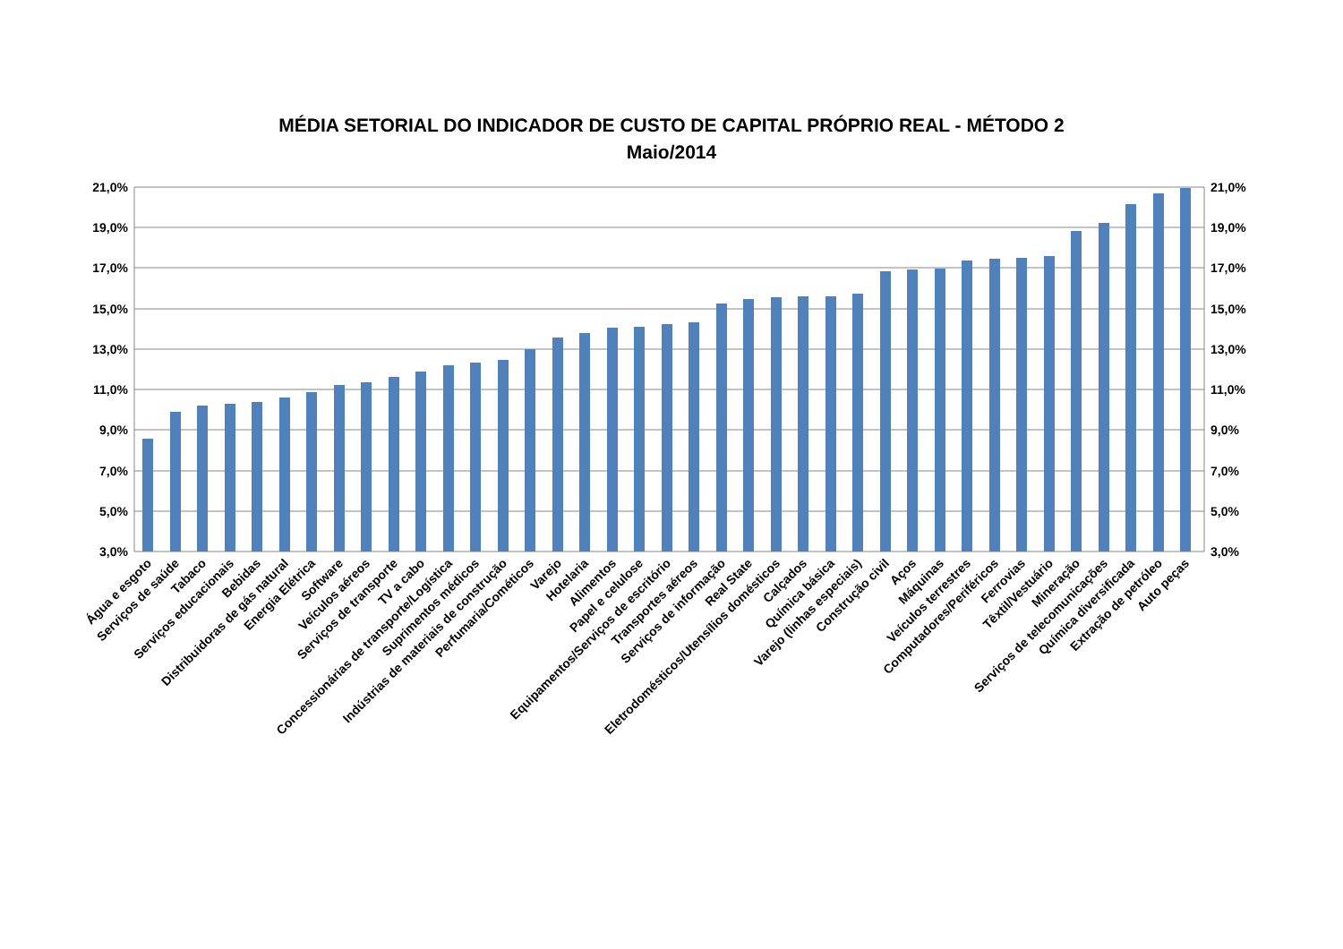MÉDIA SETORIAL DO INDICADOR DE CUSTO DE CAPITAL PRÓPRIO REAL - MÉTODO 2
Maio/2014
21,0%
19,0%
17,0%
15,0%
13,0%
11,0%
9,0%
7,0%
5,0%
3,0%
21,0%
19,0%
17,0%
15,0%
13,0%
11,0%
9,0%
7,0%
5,0%
3,0%
Água e esgoto
Serviços de saúde
Tabaco
Serviços educacionais
Bebidas
Distribuidoras de gás natural
Energia Elétrica
Software
Veículos aéreos
Serviços de transporte
TV a cabo
Concessionárias de transporte/Logística
Suprimentos médicos
Indústrias de materiais de construção
Perfumaria/Cométicos
Varejo
Hotelaria
Alimentos
Papel e celulose
Equipamentos/Serviços de escritório
Transportes aéreos
Serviços de informação
Real State
Eletrodomésticos/Utensílios domésticos
Calçados
Química básica
Varejo (linhas especiais)
Construção civil
Aços
Máquinas
Veículos terrestres
Computadores/Periféricos
Ferrovias
Têxtil/Vestuário
Mineração
Serviços de telecomunicações
Química diversificada
Extração de petróleo
Auto peças